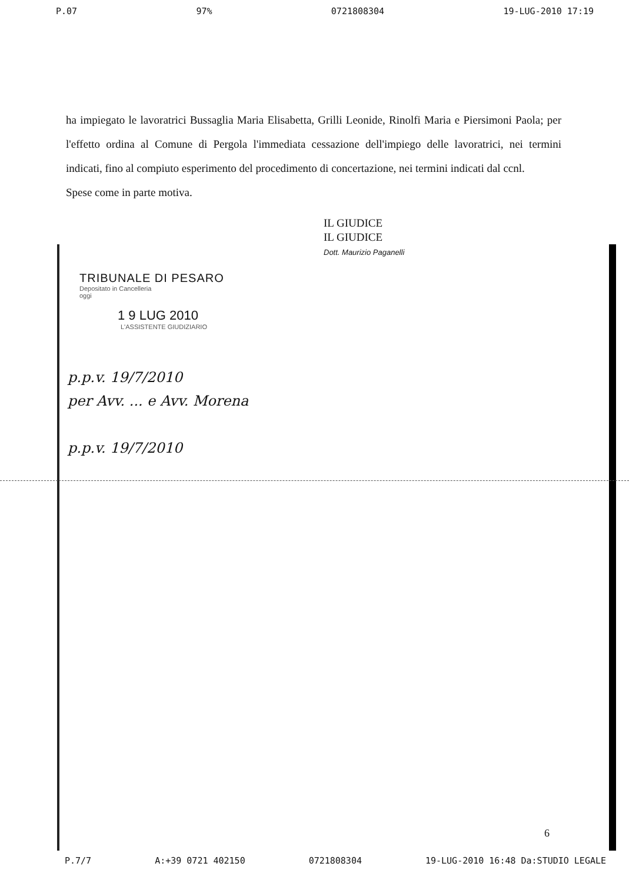P.07 97% 0721808304 19-LUG-2010 17:19
ha impiegato le lavoratrici Bussaglia Maria Elisabetta, Grilli Leonide, Rinolfi Maria e Piersimoni Paola; per l'effetto ordina al Comune di Pergola l'immediata cessazione dell'impiego delle lavoratrici, nei termini indicati, fino al compiuto esperimento del procedimento di concertazione, nei termini indicati dal ccnl.
Spese come in parte motiva.
IL GIUDICE
IL GIUDICE
Dott. Maurizio Paganelli
TRIBUNALE DI PESARO
Depositato in Cancelleria
oggi
1 9 LUG 2010
L'ASSISTENTE GIUDIZIARIO
p.p.v. 19/7/2010
per Avv. ... e Avv. Morena
p.p.v. 19/7/2010
6
P.7/7 A:+39 0721 402150 0721808304 19-LUG-2010 16:48 Da:STUDIO LEGALE